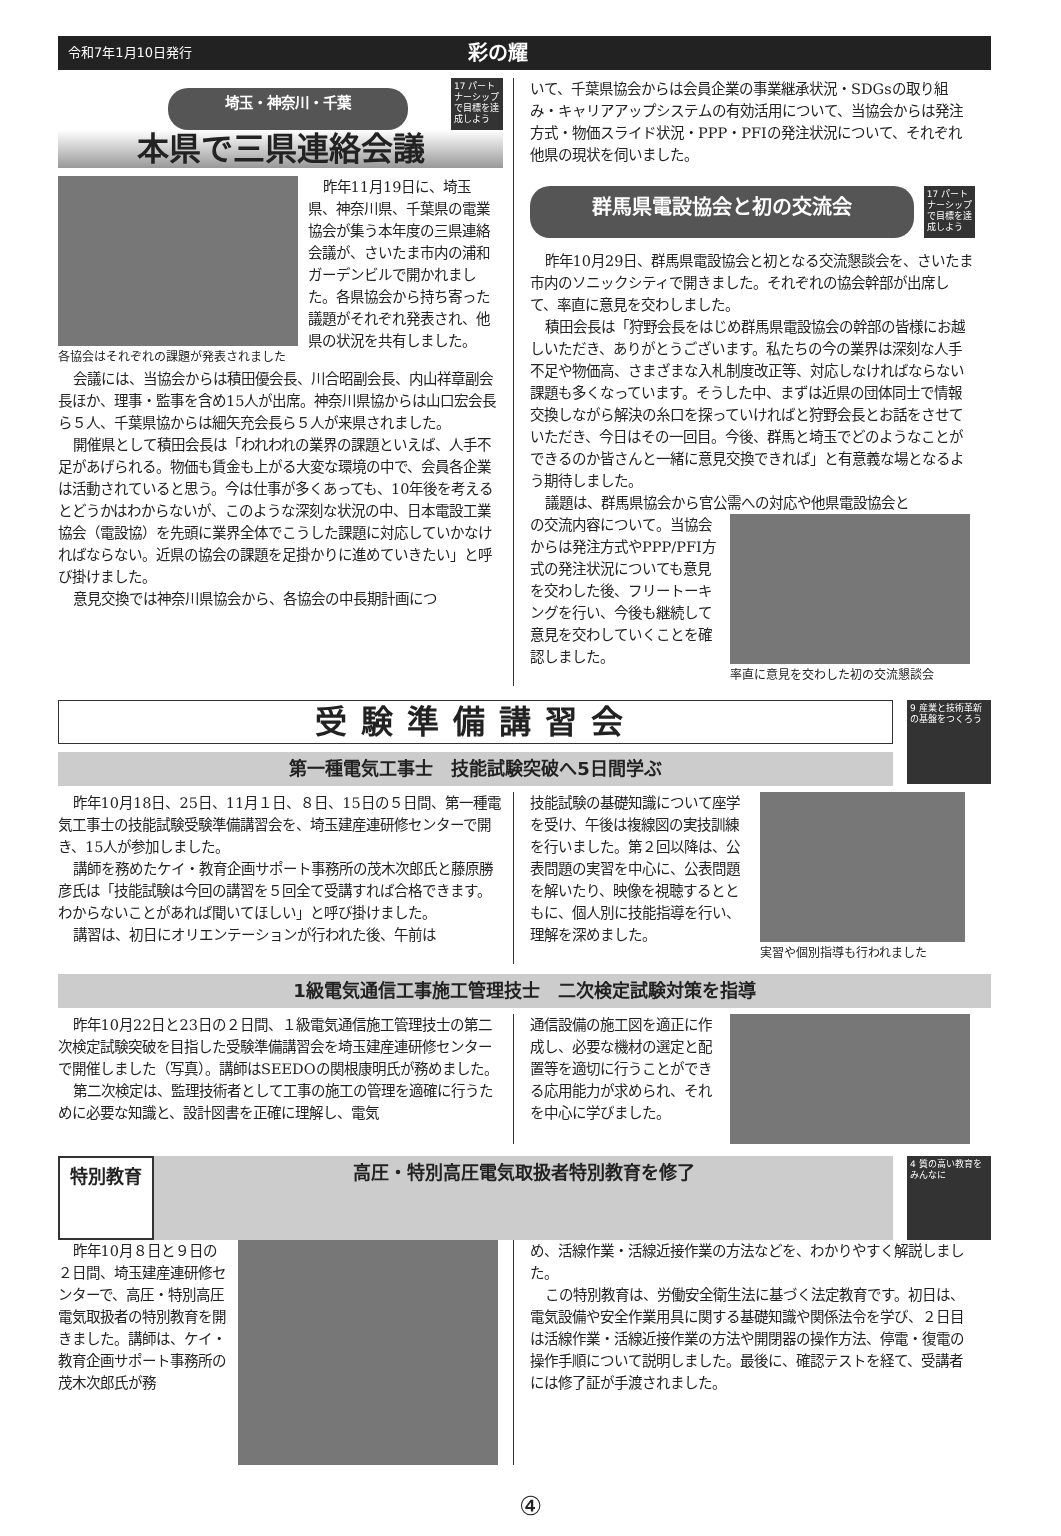令和7年1月10日発行 彩の耀
埼玉・神奈川・千葉
17 パートナーシップで目標を達成しよう
本県で三県連絡会議
各協会はそれぞれの課題が発表されました
昨年11月19日に、埼玉県、神奈川県、千葉県の電業協会が集う本年度の三県連絡会議が、さいたま市内の浦和ガーデンビルで開かれました。各県協会から持ち寄った議題がそれぞれ発表され、他県の状況を共有しました。
会議には、当協会からは積田優会長、川合昭副会長、内山祥章副会長ほか、理事・監事を含め15人が出席。神奈川県協からは山口宏会長ら５人、千葉県協からは細矢充会長ら５人が来県されました。
開催県として積田会長は「われわれの業界の課題といえば、人手不足があげられる。物価も賃金も上がる大変な環境の中で、会員各企業は活動されていると思う。今は仕事が多くあっても、10年後を考えるとどうかはわからないが、このような深刻な状況の中、日本電設工業協会（電設協）を先頭に業界全体でこうした課題に対応していかなければならない。近県の協会の課題を足掛かりに進めていきたい」と呼び掛けました。
意見交換では神奈川県協会から、各協会の中長期計画につ
いて、千葉県協会からは会員企業の事業継承状況・SDGsの取り組み・キャリアアップシステムの有効活用について、当協会からは発注方式・物価スライド状況・PPP・PFIの発注状況について、それぞれ他県の現状を伺いました。
群馬県電設協会と初の交流会
17 パートナーシップで目標を達成しよう
昨年10月29日、群馬県電設協会と初となる交流懇談会を、さいたま市内のソニックシティで開きました。それぞれの協会幹部が出席して、率直に意見を交わしました。
積田会長は「狩野会長をはじめ群馬県電設協会の幹部の皆様にお越しいただき、ありがとうございます。私たちの今の業界は深刻な人手不足や物価高、さまざまな入札制度改正等、対応しなければならない課題も多くなっています。そうした中、まずは近県の団体同士で情報交換しながら解決の糸口を探っていければと狩野会長とお話をさせていただき、今日はその一回目。今後、群馬と埼玉でどのようなことができるのか皆さんと一緒に意見交換できれば」と有意義な場となるよう期待しました。
議題は、群馬県協会から官公需への対応や他県電設協会と
の交流内容について。当協会からは発注方式やPPP/PFI方式の発注状況についても意見を交わした後、フリートーキングを行い、今後も継続して意見を交わしていくことを確認しました。
率直に意見を交わした初の交流懇談会
受験準備講習会
第一種電気工事士　技能試験突破へ5日間学ぶ
9 産業と技術革新の基盤をつくろう
昨年10月18日、25日、11月１日、８日、15日の５日間、第一種電気工事士の技能試験受験準備講習会を、埼玉建産連研修センターで開き、15人が参加しました。
講師を務めたケイ・教育企画サポート事務所の茂木次郎氏と藤原勝彦氏は「技能試験は今回の講習を５回全て受講すれば合格できます。わからないことがあれば聞いてほしい」と呼び掛けました。
講習は、初日にオリエンテーションが行われた後、午前は
技能試験の基礎知識について座学を受け、午後は複線図の実技訓練を行いました。第２回以降は、公表問題の実習を中心に、公表問題を解いたり、映像を視聴するとともに、個人別に技能指導を行い、理解を深めました。
実習や個別指導も行われました
1級電気通信工事施工管理技士　二次検定試験対策を指導
昨年10月22日と23日の２日間、１級電気通信施工管理技士の第二次検定試験突破を目指した受験準備講習会を埼玉建産連研修センターで開催しました（写真）。講師はSEEDOの関根康明氏が務めました。
第二次検定は、監理技術者として工事の施工の管理を適確に行うために必要な知識と、設計図書を正確に理解し、電気
通信設備の施工図を適正に作成し、必要な機材の選定と配置等を適切に行うことができる応用能力が求められ、それを中心に学びました。
特別教育 高圧・特別高圧電気取扱者特別教育を修了
4 質の高い教育をみんなに
昨年10月８日と９日の２日間、埼玉建産連研修センターで、高圧・特別高圧電気取扱者の特別教育を開きました。講師は、ケイ・教育企画サポート事務所の茂木次郎氏が務
め、活線作業・活線近接作業の方法などを、わかりやすく解説しました。
この特別教育は、労働安全衛生法に基づく法定教育です。初日は、電気設備や安全作業用具に関する基礎知識や関係法令を学び、２日目は活線作業・活線近接作業の方法や開閉器の操作方法、停電・復電の操作手順について説明しました。最後に、確認テストを経て、受講者には修了証が手渡されました。
④